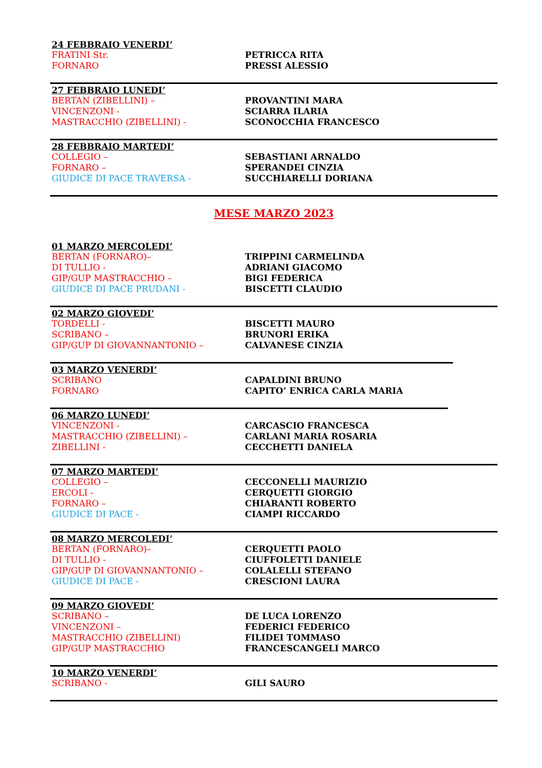24 FEBBRAIO VENERDI’
FRATINI Str. PETRICCA RITA
FORNARO PRESSI ALESSIO
27 FEBBRAIO LUNEDI’
BERTAN (ZIBELLINI) – PROVANTINI MARA
VINCENZONI - SCIARRA ILARIA
MASTRACCHIO (ZIBELLINI) - SCONOCCHIA FRANCESCO
28 FEBBRAIO MARTEDI’
COLLEGIO – SEBASTIANI ARNALDO
FORNARO – SPERANDEI CINZIA
GIUDICE DI PACE TRAVERSA - SUCCHIARELLI DORIANA
MESE MARZO 2023
01 MARZO MERCOLEDI’
BERTAN (FORNARO)– TRIPPINI CARMELINDA
DI TULLIO - ADRIANI GIACOMO
GIP/GUP MASTRACCHIO – BIGI FEDERICA
GIUDICE DI PACE PRUDANI - BISCETTI CLAUDIO
02 MARZO GIOVEDI’
TORDELLI - BISCETTI MAURO
SCRIBANO – BRUNORI ERIKA
GIP/GUP DI GIOVANNANTONIO – CALVANESE CINZIA
03 MARZO VENERDI’
SCRIBANO CAPALDINI BRUNO
FORNARO CAPITO’ ENRICA CARLA MARIA
06 MARZO LUNEDI’
VINCENZONI - CARCASCIO FRANCESCA
MASTRACCHIO (ZIBELLINI) – CARLANI MARIA ROSARIA
ZIBELLINI - CECCHETTI DANIELA
07 MARZO MARTEDI’
COLLEGIO – CECCONELLI MAURIZIO
ERCOLI - CERQUETTI GIORGIO
FORNARO – CHIARANTI ROBERTO
GIUDICE DI PACE - CIAMPI RICCARDO
08 MARZO MERCOLEDI’
BERTAN (FORNARO)– CERQUETTI PAOLO
DI TULLIO - CIUFFOLETTI DANIELE
GIP/GUP DI GIOVANNANTONIO – COLALELLI STEFANO
GIUDICE DI PACE - CRESCIONI LAURA
09 MARZO GIOVEDI’
SCRIBANO – DE LUCA LORENZO
VINCENZONI – FEDERICI FEDERICO
MASTRACCHIO (ZIBELLINI) FILIDEI TOMMASO
GIP/GUP MASTRACCHIO FRANCESCANGELI MARCO
10 MARZO VENERDI’
SCRIBANO - GILI SAURO